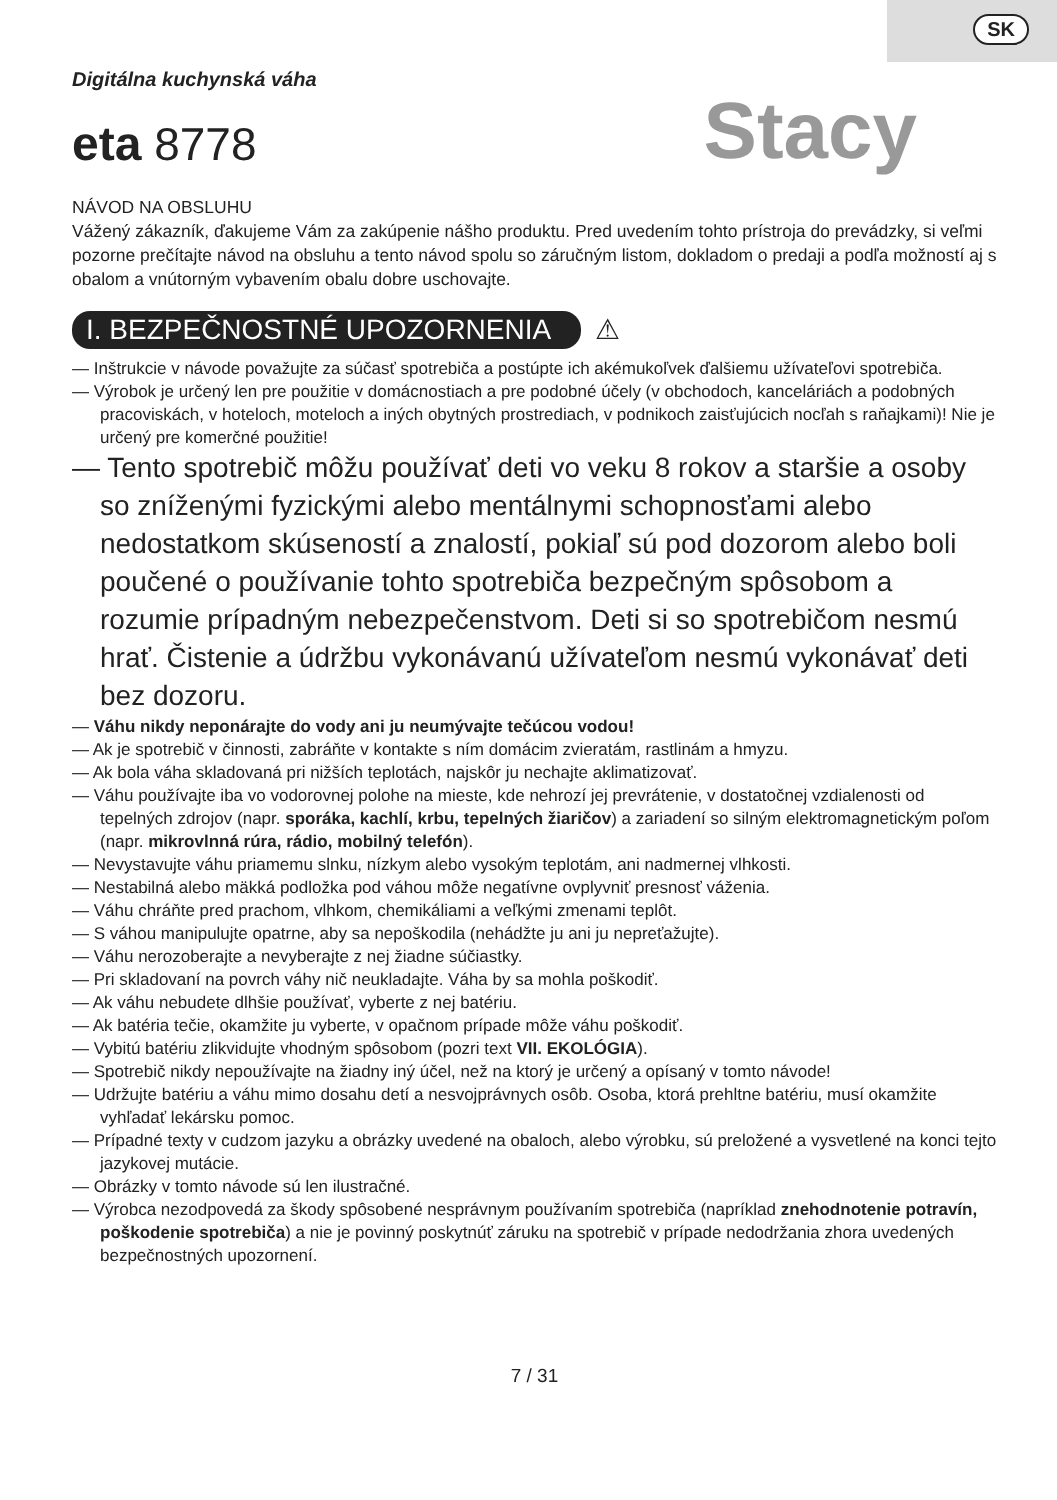SK
Digitálna kuchynská váha
eta 8778
Stacy
NÁVOD NA OBSLUHU
Vážený zákazník, ďakujeme Vám za zakúpenie nášho produktu. Pred uvedením tohto prístroja do prevádzky, si veľmi pozorne prečítajte návod na obsluhu a tento návod spolu so záručným listom, dokladom o predaji a podľa možností aj s obalom a vnútorným vybavením obalu dobre uschovajte.
I. BEZPEČNOSTNÉ UPOZORNENIA ⚠
— Inštrukcie v návode považujte za súčasť spotrebiča a postúpte ich akémukoľvek ďalšiemu užívateľovi spotrebiča.
— Výrobok je určený len pre použitie v domácnostiach a pre podobné účely (v obchodoch, kanceláriách a podobných pracoviskách, v hoteloch, moteloch a iných obytných prostrediach, v podnikoch zaisťujúcich nocľah s raňajkami)! Nie je určený pre komerčné použitie!
— Tento spotrebič môžu používať deti vo veku 8 rokov a staršie a osoby so zníženými fyzickými alebo mentálnymi schopnosťami alebo nedostatkom skúseností a znalostí, pokiaľ sú pod dozorom alebo boli poučené o používanie tohto spotrebiča bezpečným spôsobom a rozumie prípadným nebezpečenstvom. Deti si so spotrebičom nesmú hrať. Čistenie a údržbu vykonávanú užívateľom nesmú vykonávať deti bez dozoru.
— Váhu nikdy neponárajte do vody ani ju neumývajte tečúcou vodou!
— Ak je spotrebič v činnosti, zabráňte v kontakte s ním domácim zvieratám, rastlinám a hmyzu.
— Ak bola váha skladovaná pri nižších teplotách, najskôr ju nechajte aklimatizovať.
— Váhu používajte iba vo vodorovnej polohe na mieste, kde nehrozí jej prevrátenie, v dostatočnej vzdialenosti od tepelných zdrojov (napr. sporáka, kachlí, krbu, tepelných žiaričov) a zariadení so silným elektromagnetickým poľom (napr. mikrovlnná rúra, rádio, mobilný telefón).
— Nevystavujte váhu priamemu slnku, nízkym alebo vysokým teplotám, ani nadmernej vlhkosti.
— Nestabilná alebo mäkká podložka pod váhou môže negatívne ovplyvniť presnosť váženia.
— Váhu chráňte pred prachom, vlhkom, chemikáliami a veľkými zmenami teplôt.
— S váhou manipulujte opatrne, aby sa nepoškodila (nehádžte ju ani ju nepreťažujte).
— Váhu nerozoberajte a nevyberajte z nej žiadne súčiastky.
— Pri skladovaní na povrch váhy nič neukladajte. Váha by sa mohla poškodiť.
— Ak váhu nebudete dlhšie používať, vyberte z nej batériu.
— Ak batéria tečie, okamžite ju vyberte, v opačnom prípade môže váhu poškodiť.
— Vybitú batériu zlikvidujte vhodným spôsobom (pozri text VII. EKOLÓGIA).
— Spotrebič nikdy nepoužívajte na žiadny iný účel, než na ktorý je určený a opísaný v tomto návode!
— Udržujte batériu a váhu mimo dosahu detí a nesvojprávnych osôb. Osoba, ktorá prehltne batériu, musí okamžite vyhľadať lekársku pomoc.
— Prípadné texty v cudzom jazyku a obrázky uvedené na obaloch, alebo výrobku, sú preložené a vysvetlené na konci tejto jazykovej mutácie.
— Obrázky v tomto návode sú len ilustračné.
— Výrobca nezodpovedá za škody spôsobené nesprávnym používaním spotrebiča (napríklad znehodnotenie potravín, poškodenie spotrebiča) a nie je povinný poskytnúť záruku na spotrebič v prípade nedodržania zhora uvedených bezpečnostných upozornení.
7 / 31